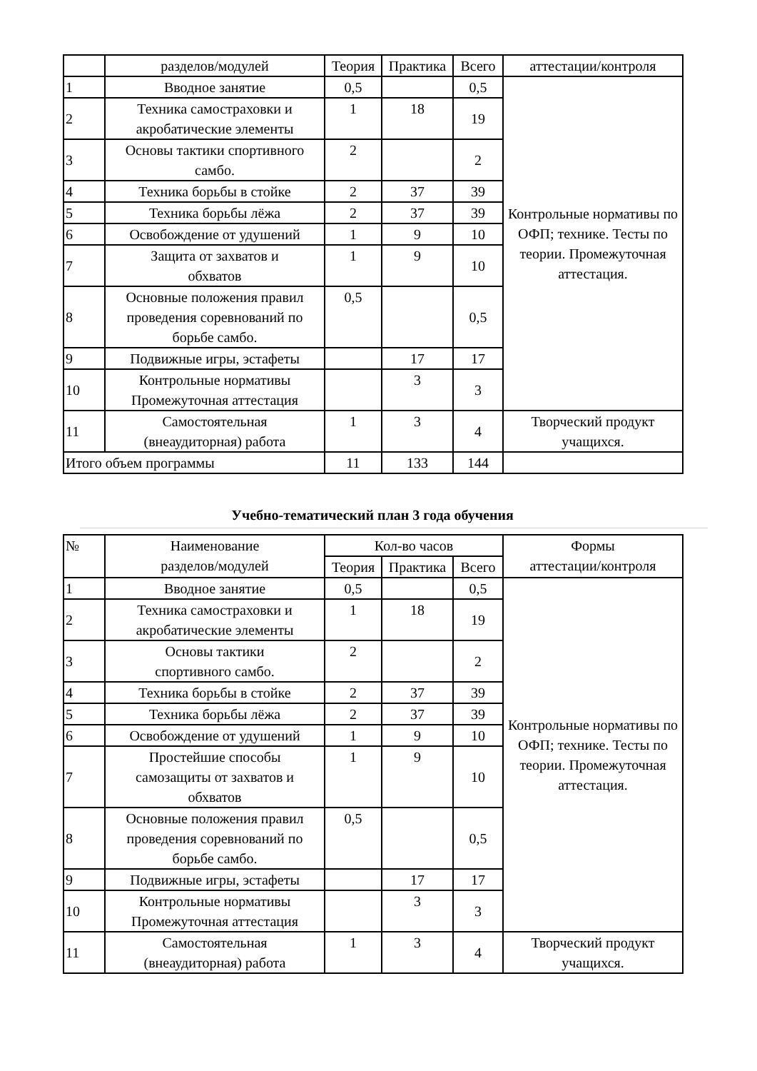| | разделов/модулей | Теория | Практика | Всего | аттестации/контроля |
| 1 | Вводное занятие | 0,5 | | 0,5 | Контрольные нормативы по ОФП; технике. Тесты по теории. Промежуточная аттестация. |
| 2 | Техника самостраховки и акробатические элементы | 1 | 18 | 19 | |
| 3 | Основы тактики спортивного самбо. | 2 | | 2 | |
| 4 | Техника борьбы в стойке | 2 | 37 | 39 | |
| 5 | Техника борьбы лёжа | 2 | 37 | 39 | |
| 6 | Освобождение от удушений | 1 | 9 | 10 | |
| 7 | Защита от захватов и обхватов | 1 | 9 | 10 | |
| 8 | Основные положения правил проведения соревнований по борьбе самбо. | 0,5 | | 0,5 | |
| 9 | Подвижные игры, эстафеты | | 17 | 17 | |
| 10 | Контрольные нормативы Промежуточная аттестация | | 3 | 3 | |
| 11 | Самостоятельная (внеаудиторная) работа | 1 | 3 | 4 | Творческий продукт учащихся. |
| Итого объем программы | | 11 | 133 | 144 | |
Учебно-тематический план 3 года обучения
| № | Наименование разделов/модулей | Кол-во часов | | | Формы аттестации/контроля |
| --- | --- | --- | --- | --- | --- |
| | | Теория | Практика | Всего | |
| 1 | Вводное занятие | 0,5 | | 0,5 | Контрольные нормативы по ОФП; технике. Тесты по теории. Промежуточная аттестация. |
| 2 | Техника самостраховки и акробатические элементы | 1 | 18 | 19 | |
| 3 | Основы тактики спортивного самбо. | 2 | | 2 | |
| 4 | Техника борьбы в стойке | 2 | 37 | 39 | |
| 5 | Техника борьбы лёжа | 2 | 37 | 39 | |
| 6 | Освобождение от удушений | 1 | 9 | 10 | |
| 7 | Простейшие способы самозащиты от захватов и обхватов | 1 | 9 | 10 | |
| 8 | Основные положения правил проведения соревнований по борьбе самбо. | 0,5 | | 0,5 | |
| 9 | Подвижные игры, эстафеты | | 17 | 17 | |
| 10 | Контрольные нормативы Промежуточная аттестация | | 3 | 3 | |
| 11 | Самостоятельная (внеаудиторная) работа | 1 | 3 | 4 | Творческий продукт учащихся. |